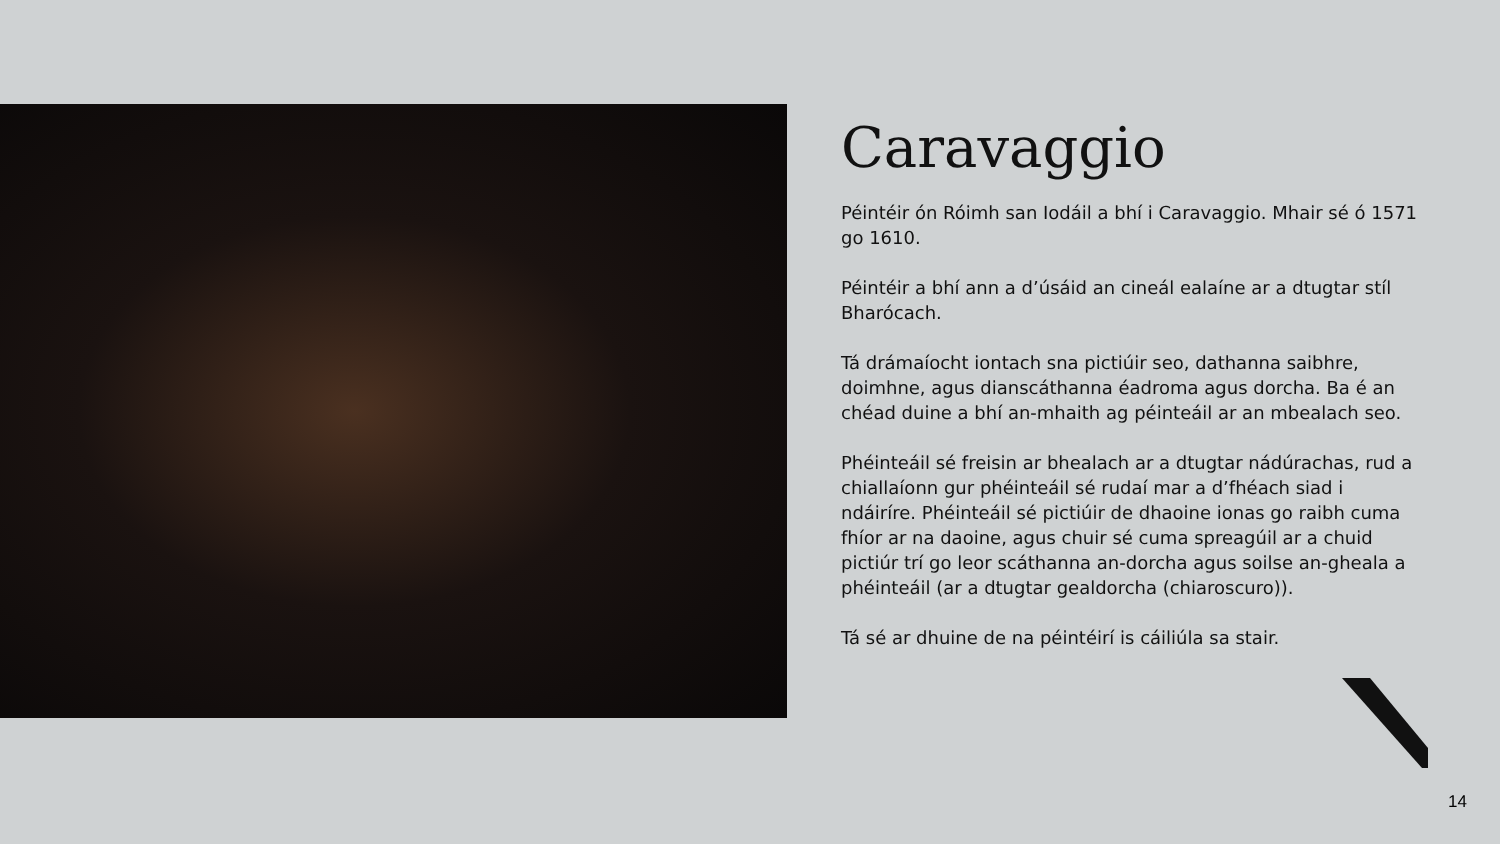Caravaggio
Péintéir ón Róimh san Iodáil a bhí i Caravaggio. Mhair sé ó 1571 go 1610.
Péintéir a bhí ann a d’úsáid an cineál ealaíne ar a dtugtar stíl Bharócach.
Tá drámaíocht iontach sna pictiúir seo, dathanna saibhre, doimhne, agus dianscáthanna éadroma agus dorcha. Ba é an chéad duine a bhí an-mhaith ag péinteáil ar an mbealach seo.
Phéinteáil sé freisin ar bhealach ar a dtugtar nádúrachas, rud a chiallaíonn gur phéinteáil sé rudaí mar a d’fhéach siad i ndáiríre. Phéinteáil sé pictiúir de dhaoine ionas go raibh cuma fhíor ar na daoine, agus chuir sé cuma spreagúil ar a chuid pictiúr trí go leor scáthanna an-dorcha agus soilse an-gheala a phéinteáil (ar a dtugtar gealdorcha (chiaroscuro)).
Tá sé ar dhuine de na péintéirí is cáiliúla sa stair.
14